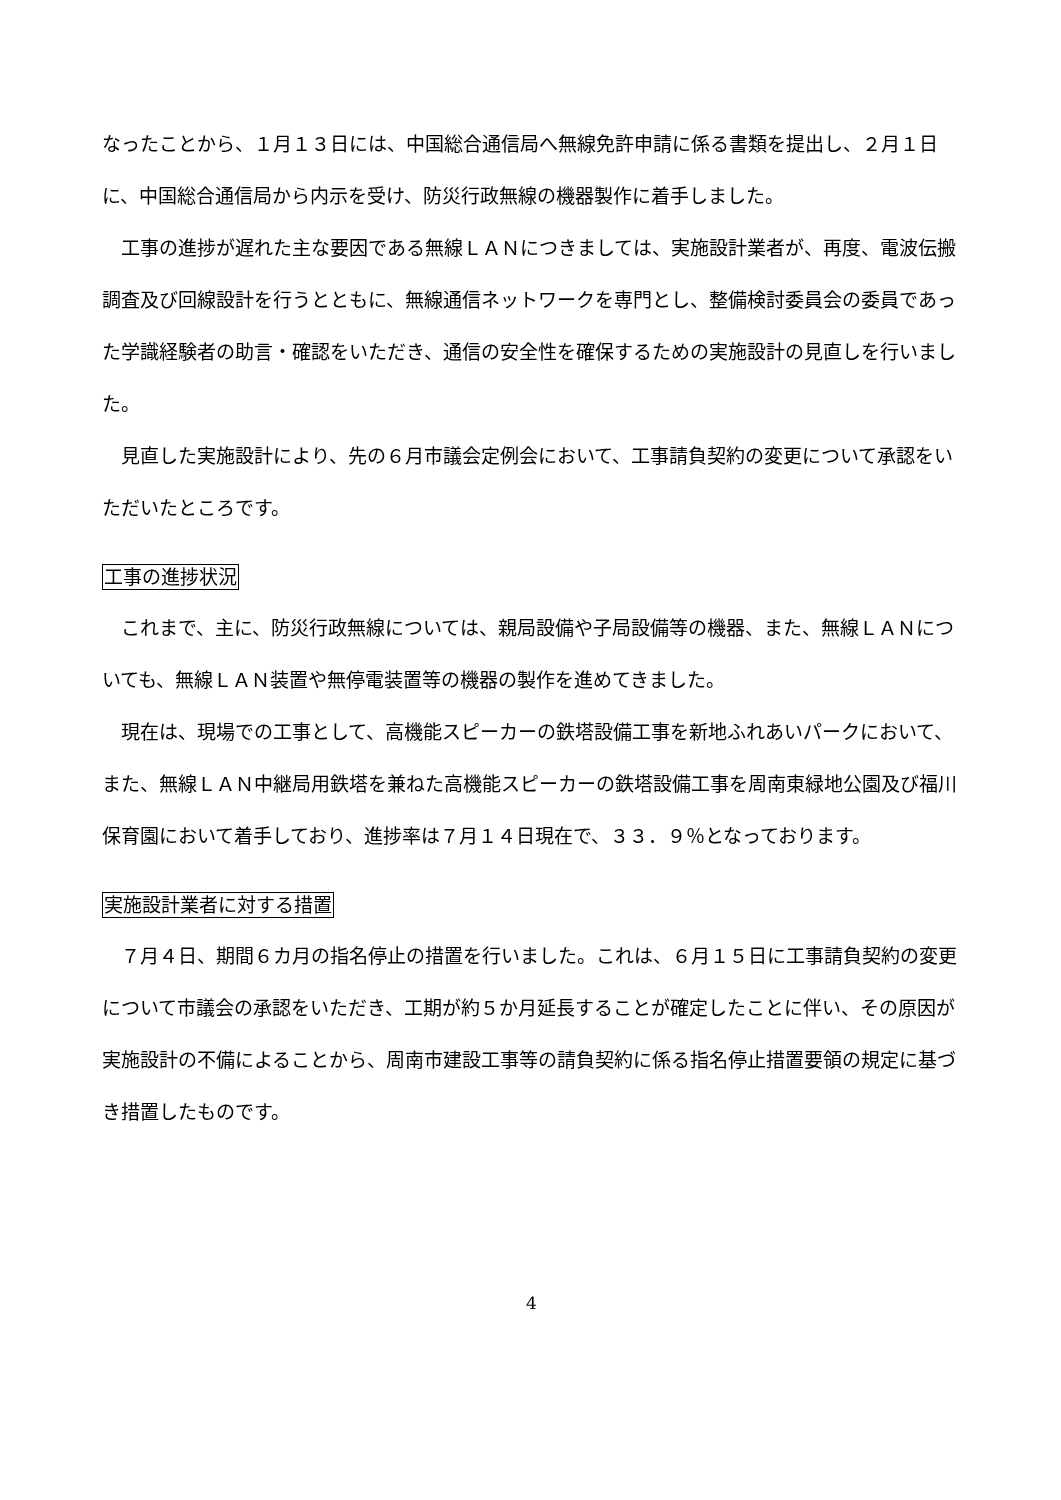なったことから、１月１３日には、中国総合通信局へ無線免許申請に係る書類を提出し、２月１日に、中国総合通信局から内示を受け、防災行政無線の機器製作に着手しました。
工事の進捗が遅れた主な要因である無線ＬＡＮにつきましては、実施設計業者が、再度、電波伝搬調査及び回線設計を行うとともに、無線通信ネットワークを専門とし、整備検討委員会の委員であった学識経験者の助言・確認をいただき、通信の安全性を確保するための実施設計の見直しを行いました。
見直した実施設計により、先の６月市議会定例会において、工事請負契約の変更について承認をいただいたところです。
工事の進捗状況
これまで、主に、防災行政無線については、親局設備や子局設備等の機器、また、無線ＬＡＮについても、無線ＬＡＮ装置や無停電装置等の機器の製作を進めてきました。
現在は、現場での工事として、高機能スピーカーの鉄塔設備工事を新地ふれあいパークにおいて、また、無線ＬＡＮ中継局用鉄塔を兼ねた高機能スピーカーの鉄塔設備工事を周南東緑地公園及び福川保育園において着手しており、進捗率は７月１４日現在で、３３．９％となっております。
実施設計業者に対する措置
７月４日、期間６カ月の指名停止の措置を行いました。これは、６月１５日に工事請負契約の変更について市議会の承認をいただき、工期が約５か月延長することが確定したことに伴い、その原因が実施設計の不備によることから、周南市建設工事等の請負契約に係る指名停止措置要領の規定に基づき措置したものです。
4